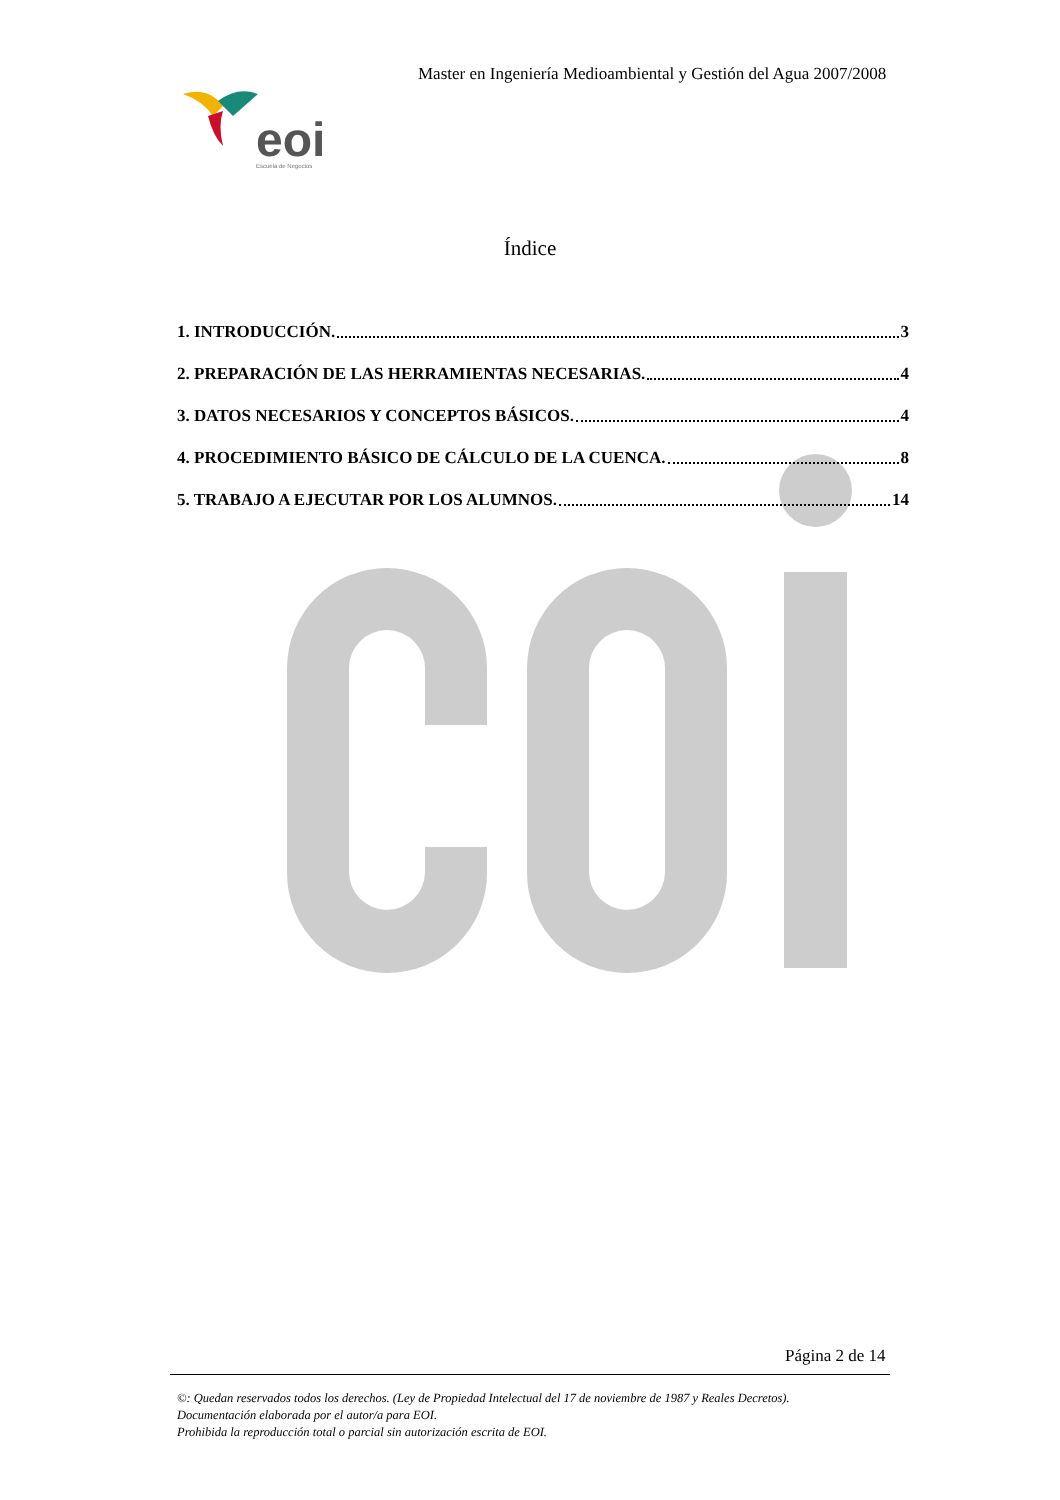Master en Ingeniería Medioambiental y Gestión del Agua 2007/2008
eoi
Escuela de Negocios
Índice
1. INTRODUCCIÓN. 3
2. PREPARACIÓN DE LAS HERRAMIENTAS NECESARIAS. 4
3. DATOS NECESARIOS Y CONCEPTOS BÁSICOS. 4
4. PROCEDIMIENTO BÁSICO DE CÁLCULO DE LA CUENCA. 8
5. TRABAJO A EJECUTAR POR LOS ALUMNOS. 14
Página 2 de 14
©: Quedan reservados todos los derechos. (Ley de Propiedad Intelectual del 17 de noviembre de 1987 y Reales Decretos).
Documentación elaborada por el autor/a para EOI.
Prohibida la reproducción total o parcial sin autorización escrita de EOI.